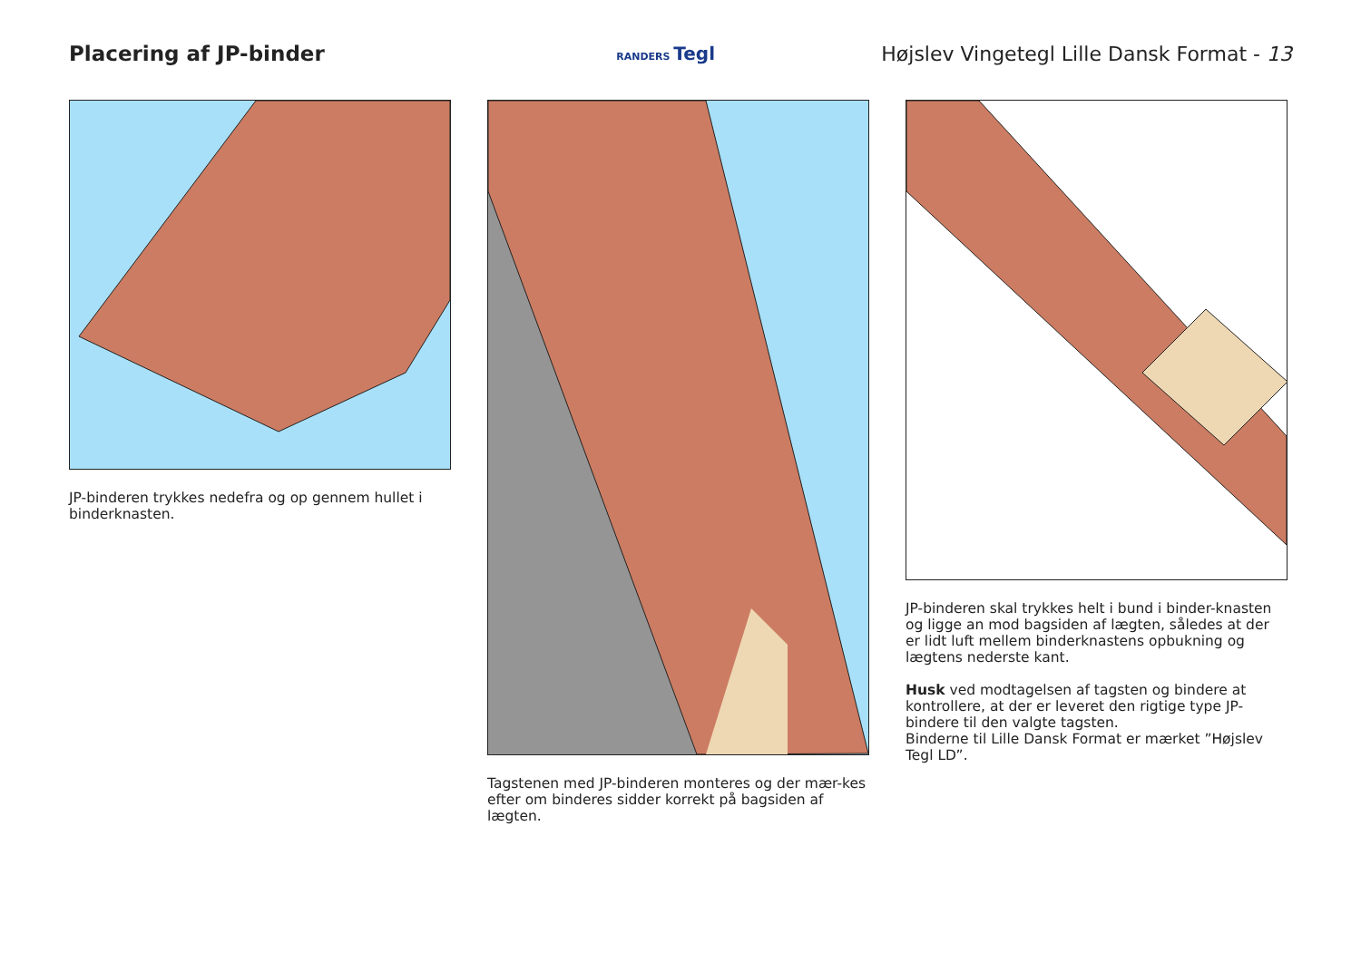Placering af JP-binder
RANDERS Tegl
Højslev Vingetegl Lille Dansk Format - 13
JP-binderen trykkes nedefra og op gennem hullet i binderknasten.
Tagstenen med JP-binderen monteres og der mær-kes efter om binderes sidder korrekt på bagsiden af lægten.
JP-binderen skal trykkes helt i bund i binder-knasten og ligge an mod bagsiden af lægten, således at der er lidt luft mellem binderknastens opbukning og lægtens nederste kant.
Husk ved modtagelsen af tagsten og bindere at kontrollere, at der er leveret den rigtige type JP-bindere til den valgte tagsten.
Binderne til Lille Dansk Format er mærket ”Højslev Tegl LD”.